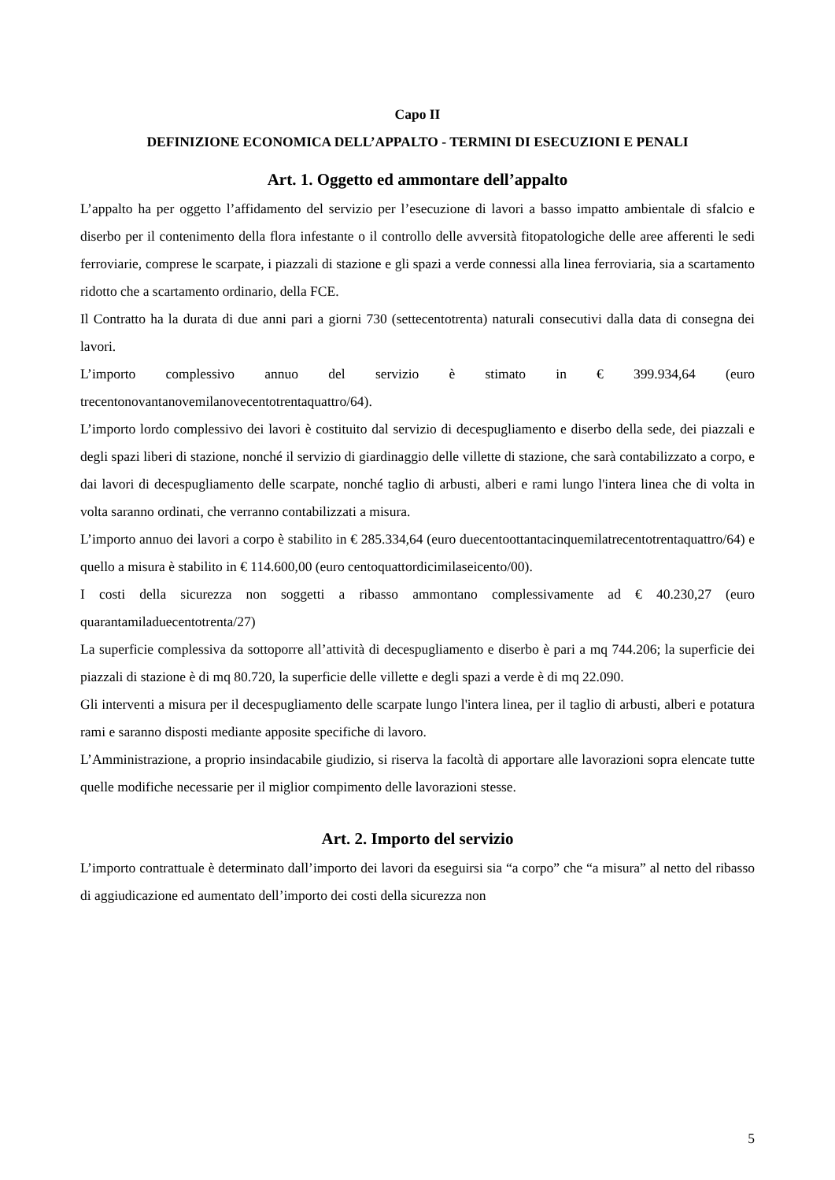Capo II
DEFINIZIONE ECONOMICA DELL’APPALTO - TERMINI DI ESECUZIONI E PENALI
Art. 1. Oggetto ed ammontare dell’appalto
L’appalto ha per oggetto l’affidamento del servizio per l’esecuzione di lavori a basso impatto ambientale di sfalcio e diserbo per il contenimento della flora infestante o il controllo delle avversità fitopatologiche delle aree afferenti le sedi ferroviarie, comprese le scarpate, i piazzali di stazione e gli spazi a verde connessi alla linea ferroviaria, sia a scartamento ridotto che a scartamento ordinario, della FCE.
Il Contratto ha la durata di due anni pari a giorni 730 (settecentotrenta) naturali consecutivi dalla data di consegna dei lavori.
L’importo complessivo annuo del servizio è stimato in € 399.934,64 (euro trecentonovantanovemilanovecentotrentaquattro/64).
L’importo lordo complessivo dei lavori è costituito dal servizio di decespugliamento e diserbo della sede, dei piazzali e degli spazi liberi di stazione, nonché il servizio di giardinaggio delle villette di stazione, che sarà contabilizzato a corpo, e dai lavori di decespugliamento delle scarpate, nonché taglio di arbusti, alberi e rami lungo l'intera linea che di volta in volta saranno ordinati, che verranno contabilizzati a misura.
L’importo annuo dei lavori a corpo è stabilito in € 285.334,64 (euro duecentoottantacinquemilatrecentotrentaquattro/64) e quello a misura è stabilito in € 114.600,00 (euro centoquattordicimilaseicento/00).
I costi della sicurezza non soggetti a ribasso ammontano complessivamente ad € 40.230,27 (euro quarantamiladuecentotrenta/27)
La superficie complessiva da sottoporre all’attività di decespugliamento e diserbo è pari a mq 744.206; la superficie dei piazzali di stazione è di mq 80.720, la superficie delle villette e degli spazi a verde è di mq 22.090.
Gli interventi a misura per il decespugliamento delle scarpate lungo l'intera linea, per il taglio di arbusti, alberi e potatura rami e saranno disposti mediante apposite specifiche di lavoro.
L’Amministrazione, a proprio insindacabile giudizio, si riserva la facoltà di apportare alle lavorazioni sopra elencate tutte quelle modifiche necessarie per il miglior compimento delle lavorazioni stesse.
Art. 2. Importo del servizio
L’importo contrattuale è determinato dall’importo dei lavori da eseguirsi sia “a corpo” che “a misura” al netto del ribasso di aggiudicazione ed aumentato dell’importo dei costi della sicurezza non
5